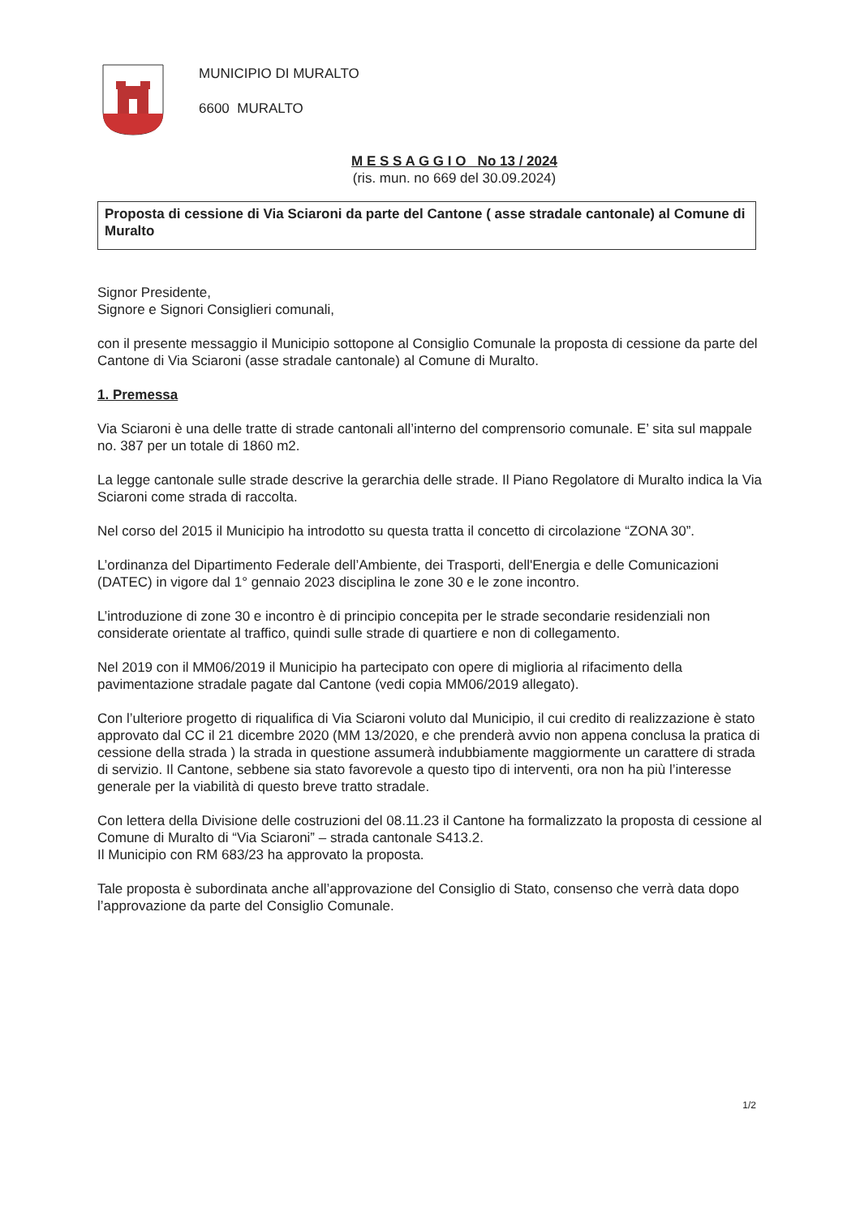MUNICIPIO DI MURALTO
6600 MURALTO
M E S S A G G I O No 13 / 2024
(ris. mun. no 669 del 30.09.2024)
Proposta di cessione di Via Sciaroni da parte del Cantone ( asse stradale cantonale) al Comune di Muralto
Signor Presidente,
Signore e Signori Consiglieri comunali,
con il presente messaggio il Municipio sottopone al Consiglio Comunale la proposta di cessione da parte del Cantone di Via Sciaroni (asse stradale cantonale) al Comune di Muralto.
1. Premessa
Via Sciaroni è una delle tratte di strade cantonali all’interno del comprensorio comunale. E’ sita sul mappale no. 387 per un totale di 1860 m2.
La legge cantonale sulle strade descrive la gerarchia delle strade. Il Piano Regolatore di Muralto indica la Via Sciaroni come strada di raccolta.
Nel corso del 2015 il Municipio ha introdotto su questa tratta il concetto di circolazione “ZONA 30”.
L’ordinanza del Dipartimento Federale dell’Ambiente, dei Trasporti, dell'Energia e delle Comunicazioni (DATEC) in vigore dal 1° gennaio 2023 disciplina le zone 30 e le zone incontro.
L’introduzione di zone 30 e incontro è di principio concepita per le strade secondarie residenziali non considerate orientate al traffico, quindi sulle strade di quartiere e non di collegamento.
Nel 2019 con il MM06/2019 il Municipio ha partecipato con opere di miglioria al rifacimento della pavimentazione stradale pagate dal Cantone (vedi copia MM06/2019 allegato).
Con l’ulteriore progetto di riqualifica di Via Sciaroni voluto dal Municipio, il cui credito di realizzazione è stato approvato dal CC il 21 dicembre 2020 (MM 13/2020, e che prenderà avvio non appena conclusa la pratica di cessione della strada ) la strada in questione assumerà indubbiamente maggiormente un carattere di strada di servizio. Il Cantone, sebbene sia stato favorevole a questo tipo di interventi, ora non ha più l’interesse generale per la viabilità di questo breve tratto stradale.
Con lettera della Divisione delle costruzioni del 08.11.23 il Cantone ha formalizzato la proposta di cessione al Comune di Muralto di “Via Sciaroni” – strada cantonale S413.2.
Il Municipio con RM 683/23 ha approvato la proposta.
Tale proposta è subordinata anche all’approvazione del Consiglio di Stato, consenso che verrà data dopo l’approvazione da parte del Consiglio Comunale.
1/2